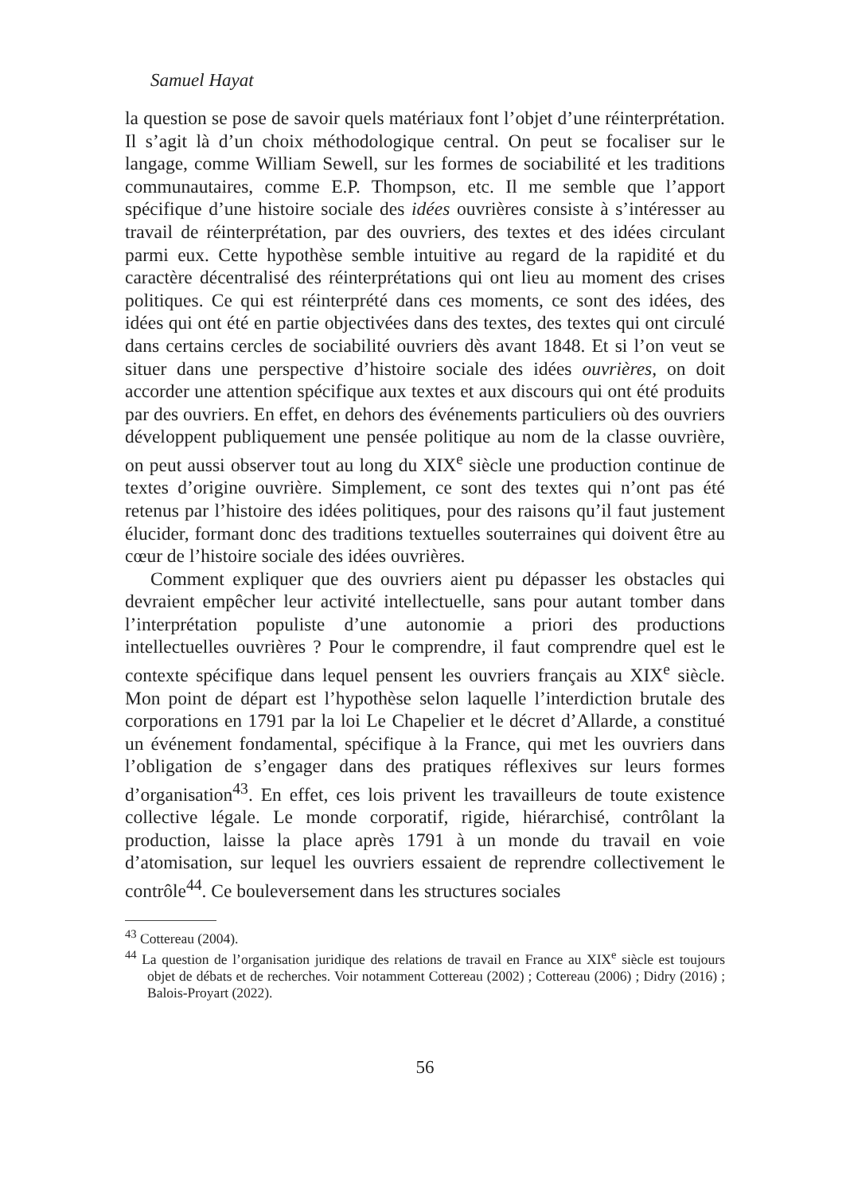Samuel Hayat
la question se pose de savoir quels matériaux font l’objet d’une réinterprétation. Il s’agit là d’un choix méthodologique central. On peut se focaliser sur le langage, comme William Sewell, sur les formes de sociabilité et les traditions communautaires, comme E.P. Thompson, etc. Il me semble que l’apport spécifique d’une histoire sociale des idées ouvrières consiste à s’intéresser au travail de réinterprétation, par des ouvriers, des textes et des idées circulant parmi eux. Cette hypothèse semble intuitive au regard de la rapidité et du caractère décentralisé des réinterprétations qui ont lieu au moment des crises politiques. Ce qui est réinterprété dans ces moments, ce sont des idées, des idées qui ont été en partie objectivées dans des textes, des textes qui ont circulé dans certains cercles de sociabilité ouvriers dès avant 1848. Et si l’on veut se situer dans une perspective d’histoire sociale des idées ouvrières, on doit accorder une attention spécifique aux textes et aux discours qui ont été produits par des ouvriers. En effet, en dehors des événements particuliers où des ouvriers développent publiquement une pensée politique au nom de la classe ouvrière, on peut aussi observer tout au long du XIX<sup>e</sup> siècle une production continue de textes d’origine ouvrière. Simplement, ce sont des textes qui n’ont pas été retenus par l’histoire des idées politiques, pour des raisons qu’il faut justement élucider, formant donc des traditions textuelles souterraines qui doivent être au cœur de l’histoire sociale des idées ouvrières.
Comment expliquer que des ouvriers aient pu dépasser les obstacles qui devraient empêcher leur activité intellectuelle, sans pour autant tomber dans l’interprétation populiste d’une autonomie a priori des productions intellectuelles ouvrières ? Pour le comprendre, il faut comprendre quel est le contexte spécifique dans lequel pensent les ouvriers français au XIX<sup>e</sup> siècle. Mon point de départ est l’hypothèse selon laquelle l’interdiction brutale des corporations en 1791 par la loi Le Chapelier et le décret d’Allarde, a constitué un événement fondamental, spécifique à la France, qui met les ouvriers dans l’obligation de s’engager dans des pratiques réflexives sur leurs formes d’organisation<sup>43</sup>. En effet, ces lois privent les travailleurs de toute existence collective légale. Le monde corporatif, rigide, hiérarchisé, contrôlant la production, laisse la place après 1791 à un monde du travail en voie d’atomisation, sur lequel les ouvriers essaient de reprendre collectivement le contrôle<sup>44</sup>. Ce bouleversement dans les structures sociales
<sup>43</sup> Cottereau (2004).
<sup>44</sup> La question de l’organisation juridique des relations de travail en France au XIX<sup>e</sup> siècle est toujours objet de débats et de recherches. Voir notamment Cottereau (2002) ; Cottereau (2006) ; Didry (2016) ; Balois-Proyart (2022).
56